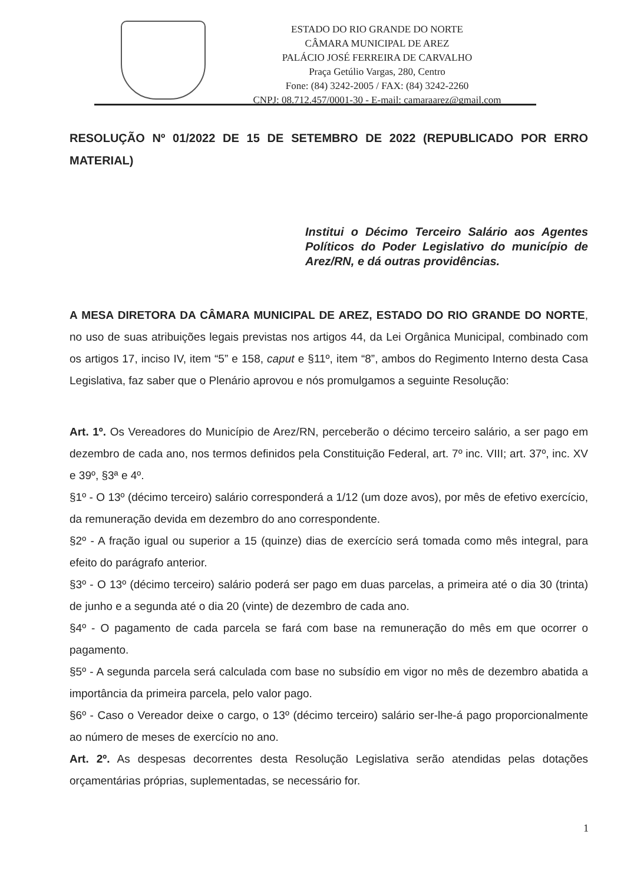ESTADO DO RIO GRANDE DO NORTE
CÂMARA MUNICIPAL DE AREZ
PALÁCIO JOSÉ FERREIRA DE CARVALHO
Praça Getúlio Vargas, 280, Centro
Fone: (84) 3242-2005 / FAX: (84) 3242-2260
CNPJ: 08.712.457/0001-30 - E-mail: camaraarez@gmail.com
RESOLUÇÃO Nº 01/2022 DE 15 DE SETEMBRO DE 2022 (REPUBLICADO POR ERRO MATERIAL)
Institui o Décimo Terceiro Salário aos Agentes Políticos do Poder Legislativo do município de Arez/RN, e dá outras providências.
A MESA DIRETORA DA CÂMARA MUNICIPAL DE AREZ, ESTADO DO RIO GRANDE DO NORTE, no uso de suas atribuições legais previstas nos artigos 44, da Lei Orgânica Municipal, combinado com os artigos 17, inciso IV, item “5” e 158, caput e §11º, item “8”, ambos do Regimento Interno desta Casa Legislativa, faz saber que o Plenário aprovou e nós promulgamos a seguinte Resolução:
Art. 1º. Os Vereadores do Município de Arez/RN, perceberão o décimo terceiro salário, a ser pago em dezembro de cada ano, nos termos definidos pela Constituição Federal, art. 7º inc. VIII; art. 37º, inc. XV e 39º, §3ª e 4º.
§1º - O 13º (décimo terceiro) salário corresponderá a 1/12 (um doze avos), por mês de efetivo exercício, da remuneração devida em dezembro do ano correspondente.
§2º - A fração igual ou superior a 15 (quinze) dias de exercício será tomada como mês integral, para efeito do parágrafo anterior.
§3º - O 13º (décimo terceiro) salário poderá ser pago em duas parcelas, a primeira até o dia 30 (trinta) de junho e a segunda até o dia 20 (vinte) de dezembro de cada ano.
§4º - O pagamento de cada parcela se fará com base na remuneração do mês em que ocorrer o pagamento.
§5º - A segunda parcela será calculada com base no subsídio em vigor no mês de dezembro abatida a importância da primeira parcela, pelo valor pago.
§6º - Caso o Vereador deixe o cargo, o 13º (décimo terceiro) salário ser-lhe-á pago proporcionalmente ao número de meses de exercício no ano.
Art. 2º. As despesas decorrentes desta Resolução Legislativa serão atendidas pelas dotações orçamentárias próprias, suplementadas, se necessário for.
1